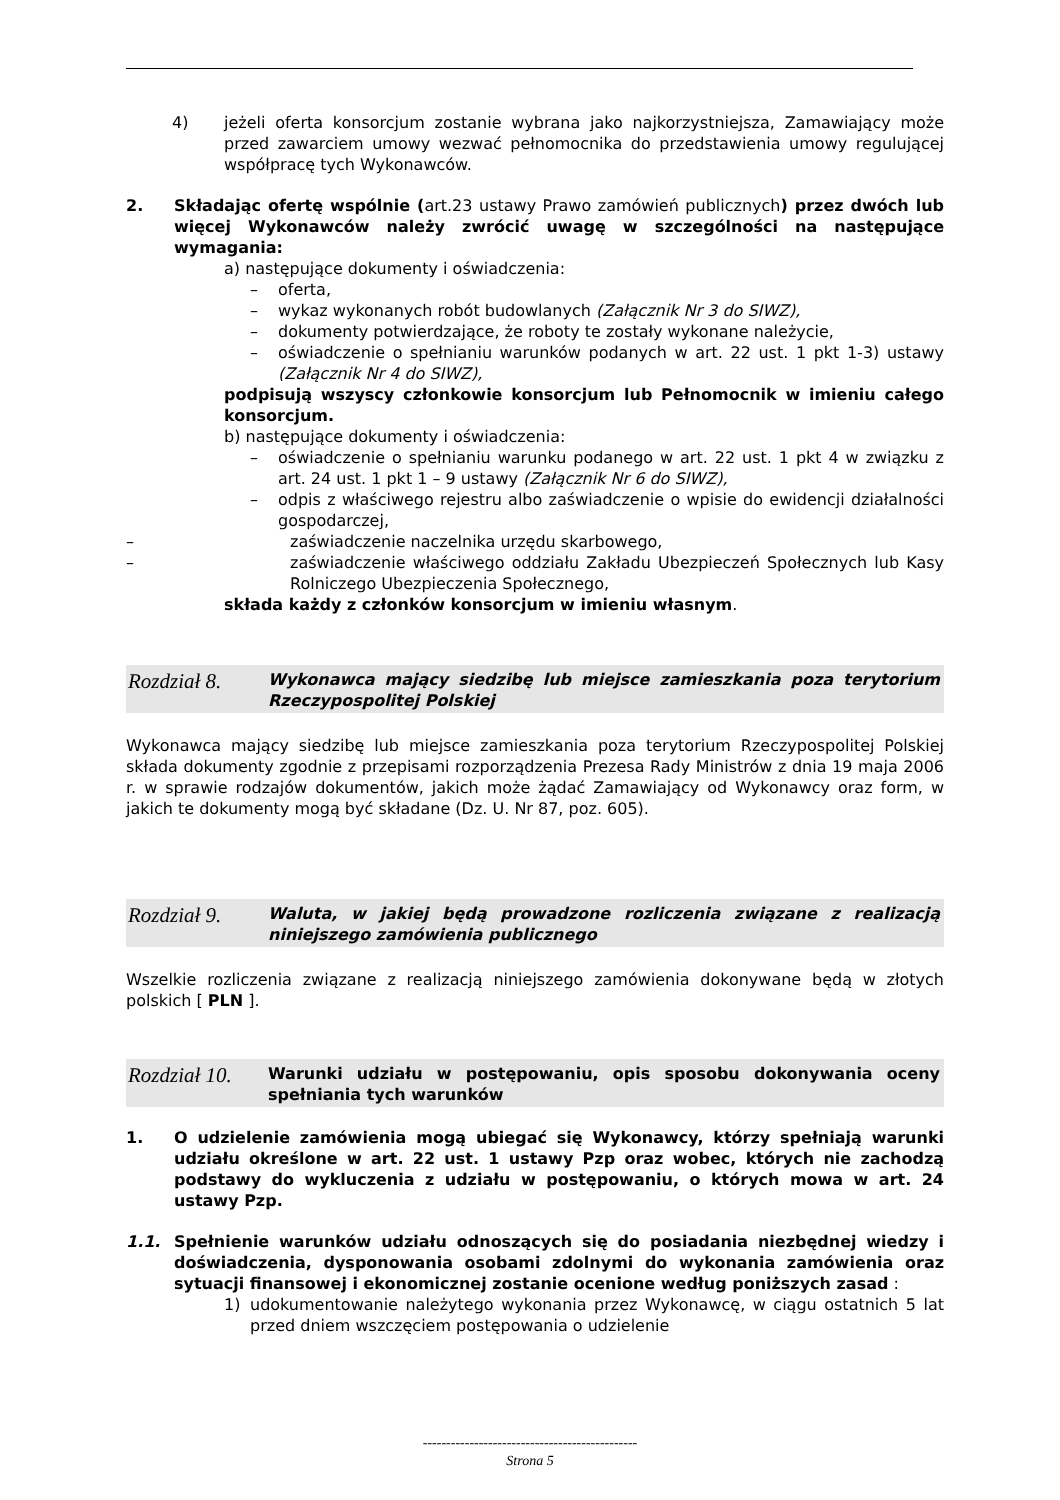4) jeżeli oferta konsorcjum zostanie wybrana jako najkorzystniejsza, Zamawiający może przed zawarciem umowy wezwać pełnomocnika do przedstawienia umowy regulującej współpracę tych Wykonawców.
2. Składając ofertę wspólnie (art.23 ustawy Prawo zamówień publicznych) przez dwóch lub więcej Wykonawców należy zwrócić uwagę w szczególności na następujące wymagania:
a) następujące dokumenty i oświadczenia:
– oferta,
– wykaz wykonanych robót budowlanych (Załącznik Nr 3 do SIWZ),
– dokumenty potwierdzające, że roboty te zostały wykonane należycie,
– oświadczenie o spełnianiu warunków podanych w art. 22 ust. 1 pkt 1-3) ustawy (Załącznik Nr 4 do SIWZ),
podpisują wszyscy członkowie konsorcjum lub Pełnomocnik w imieniu całego konsorcjum.
b) następujące dokumenty i oświadczenia:
– oświadczenie o spełnianiu warunku podanego w art. 22 ust. 1 pkt 4 w związku z art. 24 ust. 1 pkt 1 – 9 ustawy (Załącznik Nr 6 do SIWZ),
– odpis z właściwego rejestru albo zaświadczenie o wpisie do ewidencji działalności gospodarczej,
– zaświadczenie naczelnika urzędu skarbowego,
– zaświadczenie właściwego oddziału Zakładu Ubezpieczeń Społecznych lub Kasy Rolniczego Ubezpieczenia Społecznego,
składa każdy z członków konsorcjum w imieniu własnym.
Rozdział 8. Wykonawca mający siedzibę lub miejsce zamieszkania poza terytorium Rzeczypospolitej Polskiej
Wykonawca mający siedzibę lub miejsce zamieszkania poza terytorium Rzeczypospolitej Polskiej składa dokumenty zgodnie z przepisami rozporządzenia Prezesa Rady Ministrów z dnia 19 maja 2006 r. w sprawie rodzajów dokumentów, jakich może żądać Zamawiający od Wykonawcy oraz form, w jakich te dokumenty mogą być składane (Dz. U. Nr 87, poz. 605).
Rozdział 9. Waluta, w jakiej będą prowadzone rozliczenia związane z realizacją niniejszego zamówienia publicznego
Wszelkie rozliczenia związane z realizacją niniejszego zamówienia dokonywane będą w złotych polskich [ PLN ].
Rozdział 10. Warunki udziału w postępowaniu, opis sposobu dokonywania oceny spełniania tych warunków
1. O udzielenie zamówienia mogą ubiegać się Wykonawcy, którzy spełniają warunki udziału określone w art. 22 ust. 1 ustawy Pzp oraz wobec, których nie zachodzą podstawy do wykluczenia z udziału w postępowaniu, o których mowa w art. 24 ustawy Pzp.
1.1. Spełnienie warunków udziału odnoszących się do posiadania niezbędnej wiedzy i doświadczenia, dysponowania osobami zdolnymi do wykonania zamówienia oraz sytuacji finansowej i ekonomicznej zostanie ocenione według poniższych zasad :
1) udokumentowanie należytego wykonania przez Wykonawcę, w ciągu ostatnich 5 lat przed dniem wszczęciem postępowania o udzielenie
----------------------------------------------
Strona 5